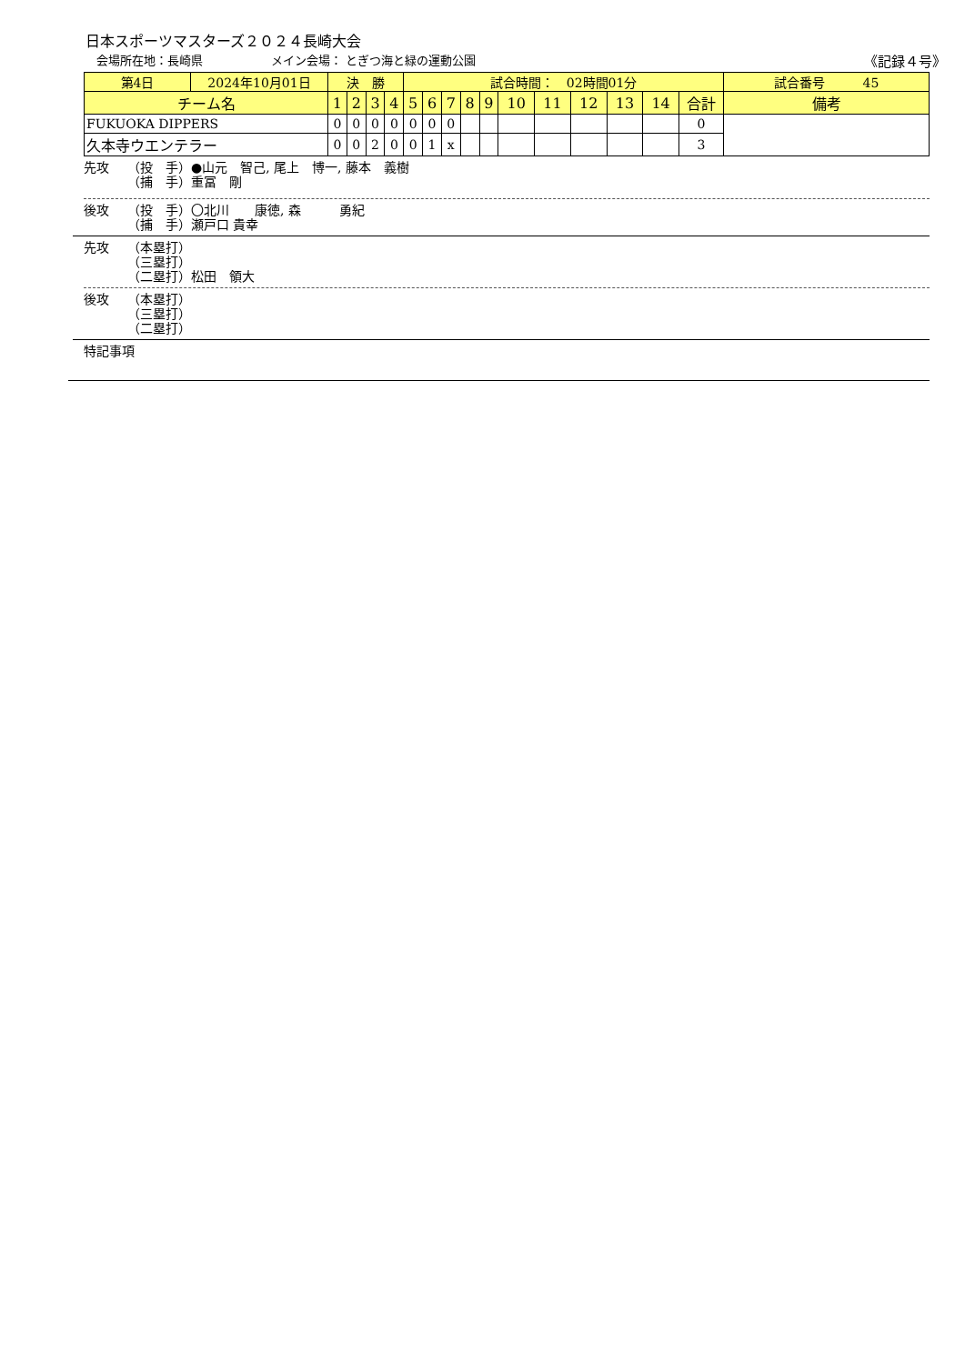日本スポーツマスターズ２０２４長崎大会
会場所在地：長崎県 メイン会場： とぎつ海と緑の運動公園 《記録４号》
| 第4日 | 2024年10月01日 | 決 勝 | | | | 試合時間： 02時間01分 | | | | | | | | | | | 試合番号 45 |
| チーム名 | | 1 | 2 | 3 | 4 | 5 | 6 | 7 | 8 | 9 | 10 | 11 | 12 | 13 | 14 | 合計 | 備考 |
| FUKUOKA DIPPERS | | 0 | 0 | 0 | 0 | 0 | 0 | 0 | | | | | | | | 0 | |
| 久本寺ウエンテラー | | 0 | 0 | 2 | 0 | 0 | 1 | x | | | | | | | | 3 | |
先攻 （投　手）●山元　智己, 尾上　博一, 藤本　義樹
（捕　手）重冨　剛
後攻 （投　手）〇北川　　康徳, 森　　　勇紀
（捕　手）瀬戸口 貴幸
先攻 （本塁打）
（三塁打）
（二塁打）松田　領大
後攻 （本塁打）
（三塁打）
（二塁打）
特記事項